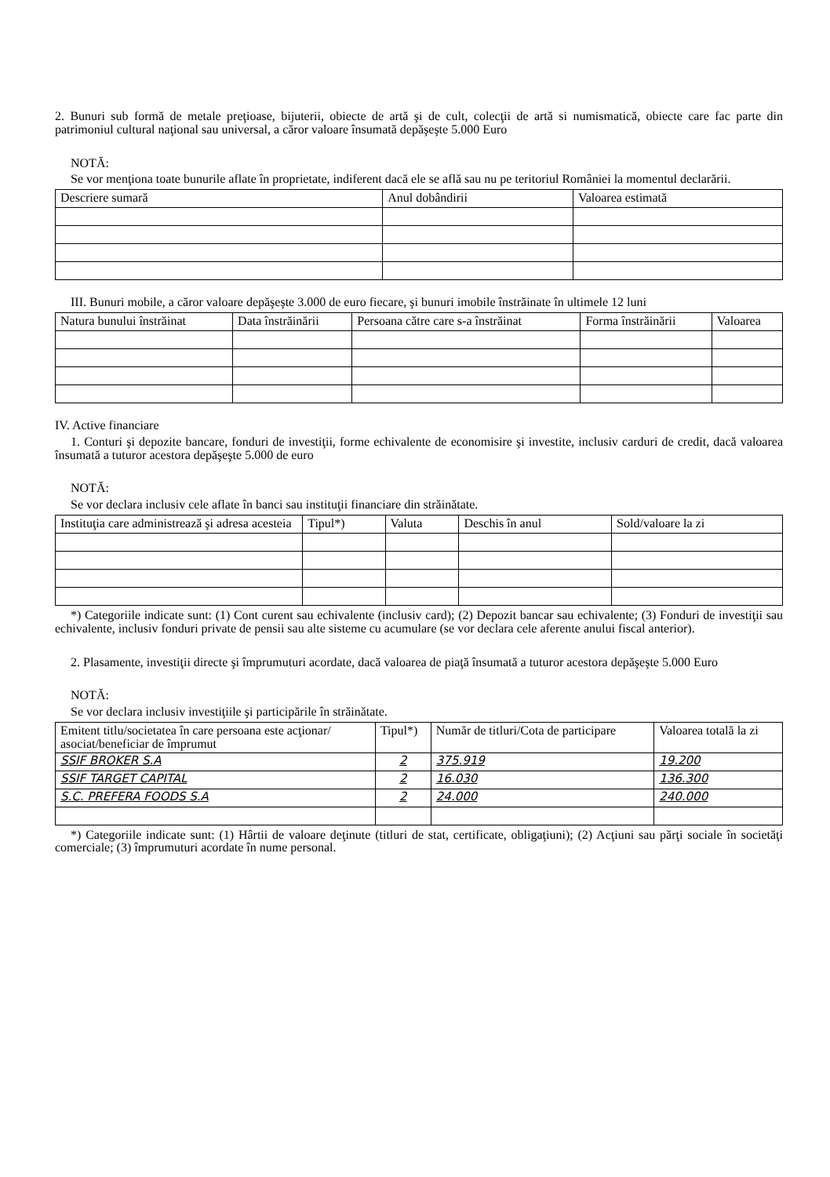2. Bunuri sub formă de metale preţioase, bijuterii, obiecte de artă şi de cult, colecţii de artă si numismatică, obiecte care fac parte din patrimoniul cultural naţional sau universal, a căror valoare însumată depăşeşte 5.000 Euro
NOTĂ:
Se vor menţiona toate bunurile aflate în proprietate, indiferent dacă ele se află sau nu pe teritoriul României la momentul declarării.
| Descriere sumară | Anul dobândirii | Valoarea estimată |
| --- | --- | --- |
III. Bunuri mobile, a căror valoare depăşeşte 3.000 de euro fiecare, şi bunuri imobile înstrăinate în ultimele 12 luni
| Natura bunului înstrăinat | Data înstrăinării | Persoana către care s-a înstrăinat | Forma înstrăinării | Valoarea |
| --- | --- | --- | --- | --- |
IV. Active financiare
1. Conturi şi depozite bancare, fonduri de investiţii, forme echivalente de economisire şi investite, inclusiv carduri de credit, dacă valoarea însumată a tuturor acestora depăşeşte 5.000 de euro
NOTĂ:
Se vor declara inclusiv cele aflate în banci sau instituţii financiare din străinătate.
| Instituţia care administrează şi adresa acesteia | Tipul*) | Valuta | Deschis în anul | Sold/valoare la zi |
| --- | --- | --- | --- | --- |
*) Categoriile indicate sunt: (1) Cont curent sau echivalente (inclusiv card); (2) Depozit bancar sau echivalente; (3) Fonduri de investiţii sau echivalente, inclusiv fonduri private de pensii sau alte sisteme cu acumulare (se vor declara cele aferente anului fiscal anterior).
2. Plasamente, investiţii directe şi împrumuturi acordate, dacă valoarea de piaţă însumată a tuturor acestora depăşeşte 5.000 Euro
NOTĂ:
Se vor declara inclusiv investiţiile şi participările în străinătate.
| Emitent titlu/societatea în care persoana este acţionar/ asociat/beneficiar de împrumut | Tipul*) | Număr de titluri/Cota de participare | Valoarea totală la zi |
| --- | --- | --- | --- |
| SSIF BROKER S.A | 2 | 375.919 | 19.200 |
| SSIF TARGET CAPITAL | 2 | 16.030 | 136.300 |
| S.C. PREFERA FOODS S.A | 2 | 24.000 | 240.000 |
*) Categoriile indicate sunt: (1) Hârtii de valoare deţinute (titluri de stat, certificate, obligaţiuni); (2) Acţiuni sau părţi sociale în societăţi comerciale; (3) împrumuturi acordate în nume personal.